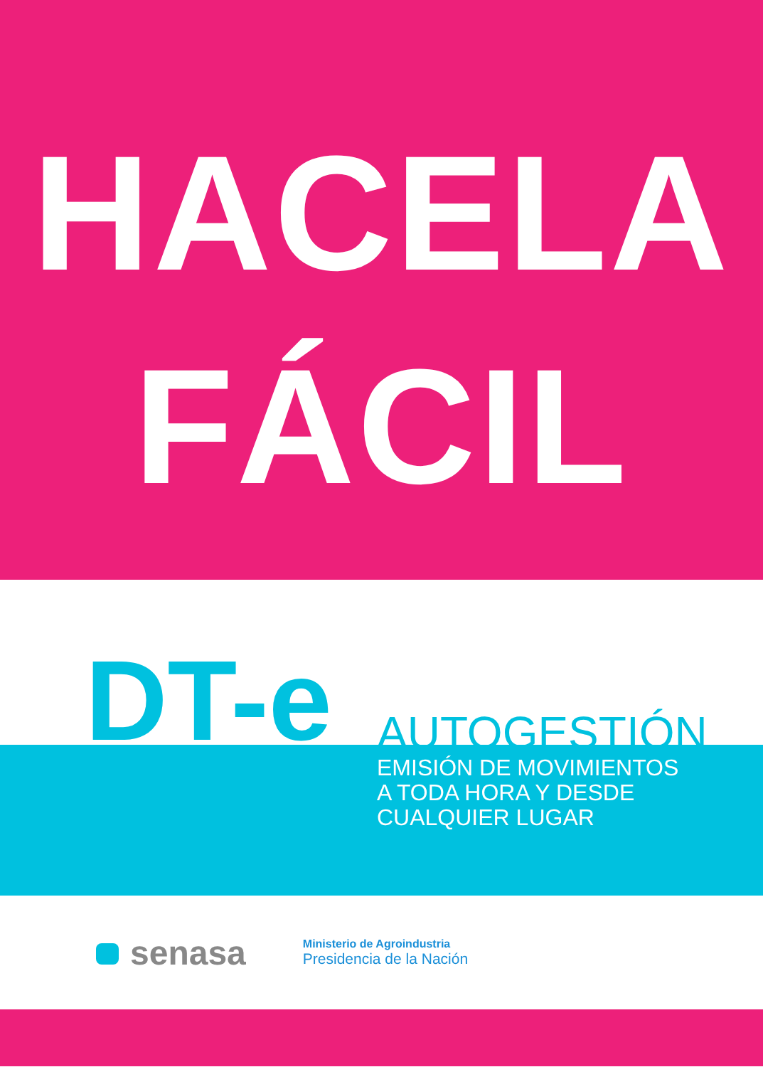HACELA
FÁCIL
DT-e AUTOGESTIÓN
EMISIÓN DE MOVIMIENTOS
A TODA HORA Y DESDE
CUALQUIER LUGAR
senasa
Ministerio de Agroindustria
Presidencia de la Nación